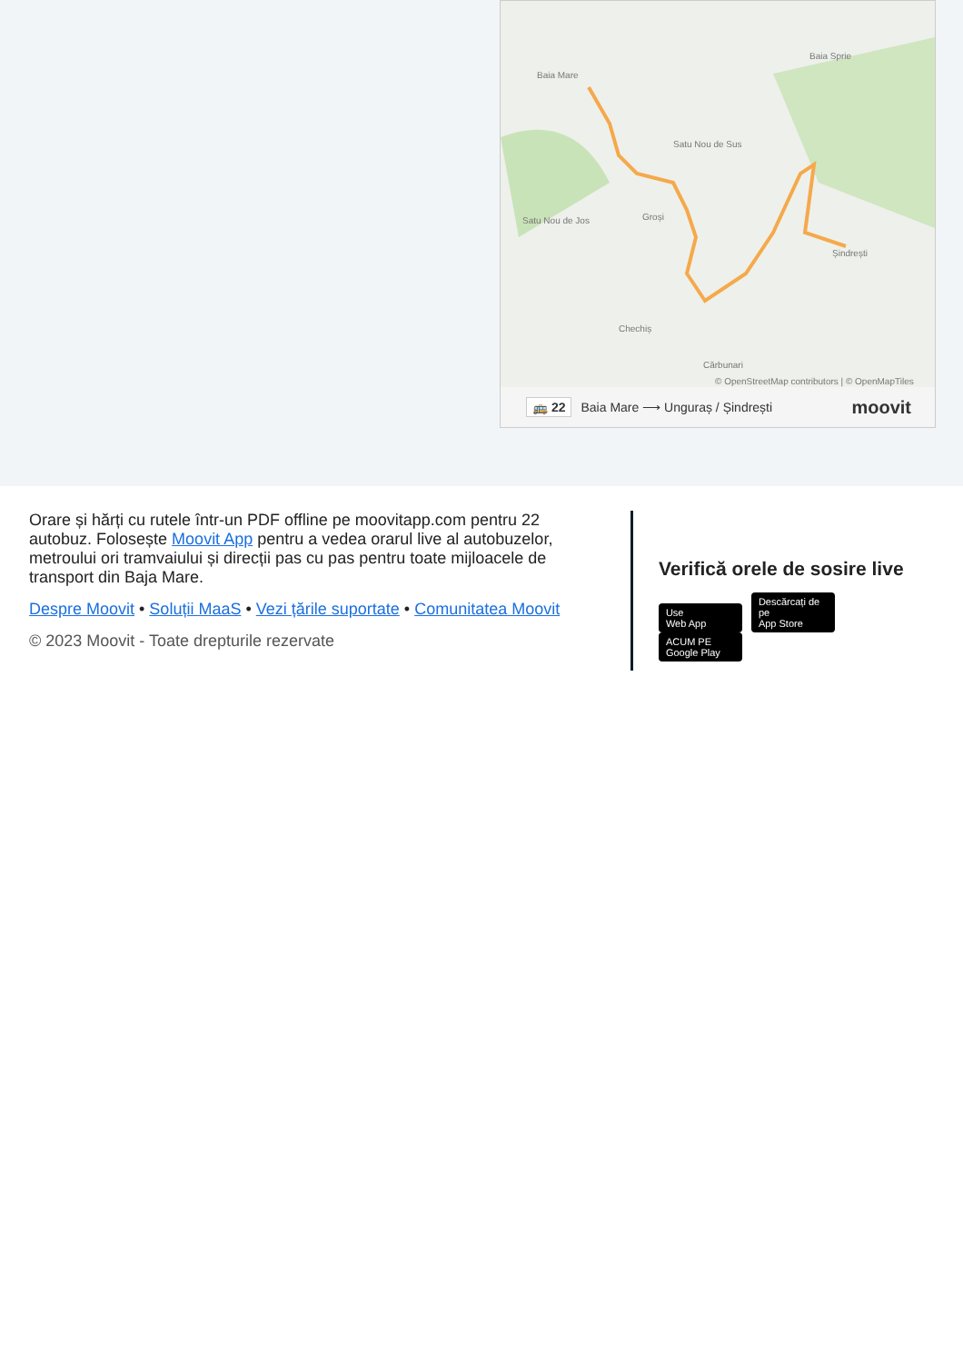Baia Mare
Baia Sprie
Satu Nou de Sus
Satu Nou de Jos Groși
Șindrești
Chechiș
Cărbunari
© OpenStreetMap contributors | © OpenMapTiles
🚌 22 Baia Mare ⟶ Unguraș / Șindrești moovit
Orare și hărți cu rutele într-un PDF offline pe moovitapp.com pentru 22 autobuz. Folosește Moovit App pentru a vedea orarul live al autobuzelor, metroului ori tramvaiului și direcții pas cu pas pentru toate mijloacele de transport din Baja Mare.
Despre Moovit • Soluții MaaS • Vezi țările suportate • Comunitatea Moovit
© 2023 Moovit - Toate drepturile rezervate
Verifică orele de sosire live
Use
Web App Descărcați de pe
App Store ACUM PE
Google Play